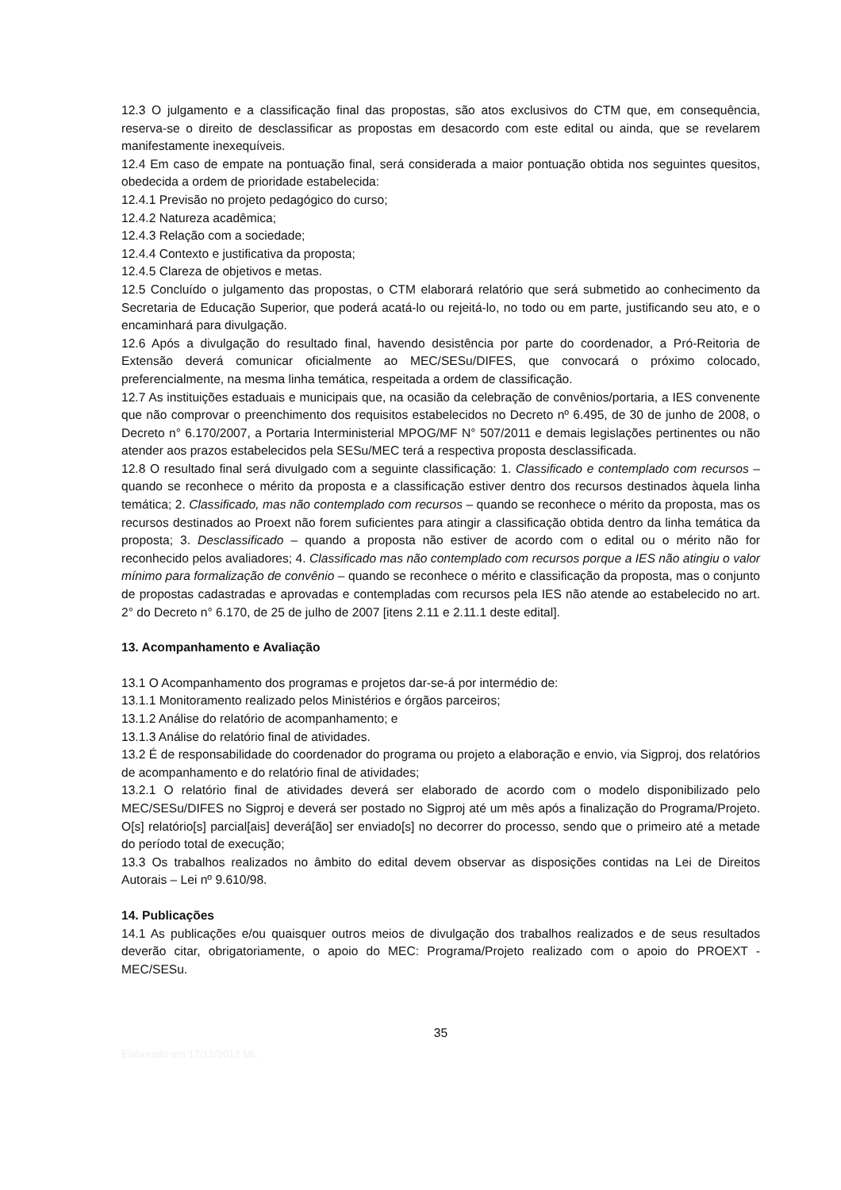12.3 O julgamento e a classificação final das propostas, são atos exclusivos do CTM que, em consequência, reserva-se o direito de desclassificar as propostas em desacordo com este edital ou ainda, que se revelarem manifestamente inexequíveis.
12.4 Em caso de empate na pontuação final, será considerada a maior pontuação obtida nos seguintes quesitos, obedecida a ordem de prioridade estabelecida:
12.4.1 Previsão no projeto pedagógico do curso;
12.4.2 Natureza acadêmica;
12.4.3 Relação com a sociedade;
12.4.4 Contexto e justificativa da proposta;
12.4.5 Clareza de objetivos e metas.
12.5 Concluído o julgamento das propostas, o CTM elaborará relatório que será submetido ao conhecimento da Secretaria de Educação Superior, que poderá acatá-lo ou rejeitá-lo, no todo ou em parte, justificando seu ato, e o encaminhará para divulgação.
12.6 Após a divulgação do resultado final, havendo desistência por parte do coordenador, a Pró-Reitoria de Extensão deverá comunicar oficialmente ao MEC/SESu/DIFES, que convocará o próximo colocado, preferencialmente, na mesma linha temática, respeitada a ordem de classificação.
12.7 As instituições estaduais e municipais que, na ocasião da celebração de convênios/portaria, a IES convenente que não comprovar o preenchimento dos requisitos estabelecidos no Decreto nº 6.495, de 30 de junho de 2008, o Decreto n° 6.170/2007, a Portaria Interministerial MPOG/MF N° 507/2011 e demais legislações pertinentes ou não atender aos prazos estabelecidos pela SESu/MEC terá a respectiva proposta desclassificada.
12.8 O resultado final será divulgado com a seguinte classificação: 1. Classificado e contemplado com recursos – quando se reconhece o mérito da proposta e a classificação estiver dentro dos recursos destinados àquela linha temática; 2. Classificado, mas não contemplado com recursos – quando se reconhece o mérito da proposta, mas os recursos destinados ao Proext não forem suficientes para atingir a classificação obtida dentro da linha temática da proposta; 3. Desclassificado – quando a proposta não estiver de acordo com o edital ou o mérito não for reconhecido pelos avaliadores; 4. Classificado mas não contemplado com recursos porque a IES não atingiu o valor mínimo para formalização de convênio – quando se reconhece o mérito e classificação da proposta, mas o conjunto de propostas cadastradas e aprovadas e contempladas com recursos pela IES não atende ao estabelecido no art. 2° do Decreto n° 6.170, de 25 de julho de 2007 [itens 2.11 e 2.11.1 deste edital].
13. Acompanhamento e Avaliação
13.1 O Acompanhamento dos programas e projetos dar-se-á por intermédio de:
13.1.1 Monitoramento realizado pelos Ministérios e órgãos parceiros;
13.1.2 Análise do relatório de acompanhamento; e
13.1.3 Análise do relatório final de atividades.
13.2 É de responsabilidade do coordenador do programa ou projeto a elaboração e envio, via Sigproj, dos relatórios de acompanhamento e do relatório final de atividades;
13.2.1 O relatório final de atividades deverá ser elaborado de acordo com o modelo disponibilizado pelo MEC/SESu/DIFES no Sigproj e deverá ser postado no Sigproj até um mês após a finalização do Programa/Projeto. O[s] relatório[s] parcial[ais] deverá[ão] ser enviado[s] no decorrer do processo, sendo que o primeiro até a metade do período total de execução;
13.3 Os trabalhos realizados no âmbito do edital devem observar as disposições contidas na Lei de Direitos Autorais – Lei nº 9.610/98.
14. Publicações
14.1 As publicações e/ou quaisquer outros meios de divulgação dos trabalhos realizados e de seus resultados deverão citar, obrigatoriamente, o apoio do MEC: Programa/Projeto realizado com o apoio do PROEXT - MEC/SESu.
35
Elaborado em 17/12/2012 ML